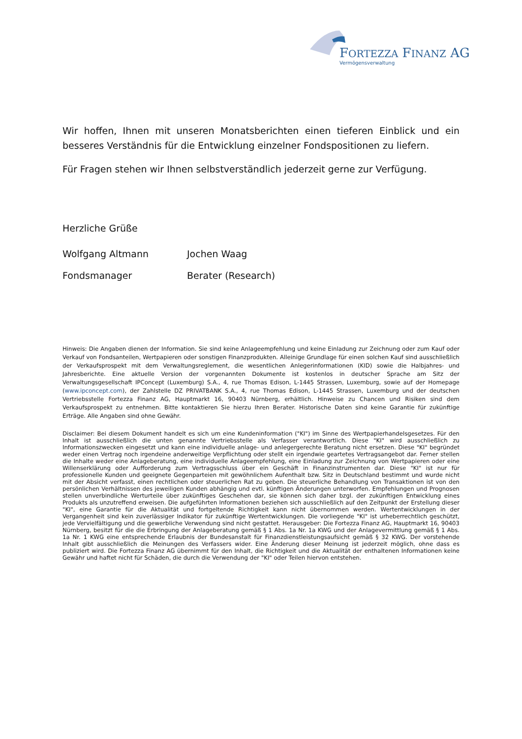FORTEZZA FINANZ AG
Vermögensverwaltung
Wir hoffen, Ihnen mit unseren Monatsberichten einen tieferen Einblick und ein besseres Verständnis für die Entwicklung einzelner Fondspositionen zu liefern.
Für Fragen stehen wir Ihnen selbstverständlich jederzeit gerne zur Verfügung.
Herzliche Grüße
Wolfgang Altmann Jochen Waag
Fondsmanager Berater (Research)
Hinweis: Die Angaben dienen der Information. Sie sind keine Anlageempfehlung und keine Einladung zur Zeichnung oder zum Kauf oder Verkauf von Fondsanteilen, Wertpapieren oder sonstigen Finanzprodukten. Alleinige Grundlage für einen solchen Kauf sind ausschließlich der Verkaufsprospekt mit dem Verwaltungsreglement, die wesentlichen Anlegerinformationen (KID) sowie die Halbjahres- und Jahresberichte. Eine aktuelle Version der vorgenannten Dokumente ist kostenlos in deutscher Sprache am Sitz der Verwaltungsgesellschaft IPConcept (Luxemburg) S.A., 4, rue Thomas Edison, L-1445 Strassen, Luxemburg, sowie auf der Homepage (www.ipconcept.com), der Zahlstelle DZ PRIVATBANK S.A., 4, rue Thomas Edison, L-1445 Strassen, Luxemburg und der deutschen Vertriebsstelle Fortezza Finanz AG, Hauptmarkt 16, 90403 Nürnberg, erhältlich. Hinweise zu Chancen und Risiken sind dem Verkaufsprospekt zu entnehmen. Bitte kontaktieren Sie hierzu Ihren Berater. Historische Daten sind keine Garantie für zukünftige Erträge. Alle Angaben sind ohne Gewähr.
Disclaimer: Bei diesem Dokument handelt es sich um eine Kundeninformation ("KI") im Sinne des Wertpapierhandelsgesetzes. Für den Inhalt ist ausschließlich die unten genannte Vertriebsstelle als Verfasser verantwortlich. Diese "KI" wird ausschließlich zu Informationszwecken eingesetzt und kann eine individuelle anlage- und anlegergerechte Beratung nicht ersetzen. Diese "KI" begründet weder einen Vertrag noch irgendeine anderweitige Verpflichtung oder stellt ein irgendwie geartetes Vertragsangebot dar. Ferner stellen die Inhalte weder eine Anlageberatung, eine individuelle Anlageempfehlung, eine Einladung zur Zeichnung von Wertpapieren oder eine Willenserklärung oder Aufforderung zum Vertragsschluss über ein Geschäft in Finanzinstrumenten dar. Diese "KI" ist nur für professionelle Kunden und geeignete Gegenparteien mit gewöhnlichem Aufenthalt bzw. Sitz in Deutschland bestimmt und wurde nicht mit der Absicht verfasst, einen rechtlichen oder steuerlichen Rat zu geben. Die steuerliche Behandlung von Transaktionen ist von den persönlichen Verhältnissen des jeweiligen Kunden abhängig und evtl. künftigen Änderungen unterworfen. Empfehlungen und Prognosen stellen unverbindliche Werturteile über zukünftiges Geschehen dar, sie können sich daher bzgl. der zukünftigen Entwicklung eines Produkts als unzutreffend erweisen. Die aufgeführten Informationen beziehen sich ausschließlich auf den Zeitpunkt der Erstellung dieser "KI", eine Garantie für die Aktualität und fortgeltende Richtigkeit kann nicht übernommen werden. Wertentwicklungen in der Vergangenheit sind kein zuverlässiger Indikator für zukünftige Wertentwicklungen. Die vorliegende "KI" ist urheberrechtlich geschützt, jede Vervielfältigung und die gewerbliche Verwendung sind nicht gestattet. Herausgeber: Die Fortezza Finanz AG, Hauptmarkt 16, 90403 Nürnberg, besitzt für die die Erbringung der Anlageberatung gemäß § 1 Abs. 1a Nr. 1a KWG und der Anlagevermittlung gemäß § 1 Abs. 1a Nr. 1 KWG eine entsprechende Erlaubnis der Bundesanstalt für Finanzdienstleistungsaufsicht gemäß § 32 KWG. Der vorstehende Inhalt gibt ausschließlich die Meinungen des Verfassers wider. Eine Änderung dieser Meinung ist jederzeit möglich, ohne dass es publiziert wird. Die Fortezza Finanz AG übernimmt für den Inhalt, die Richtigkeit und die Aktualität der enthaltenen Informationen keine Gewähr und haftet nicht für Schäden, die durch die Verwendung der "KI" oder Teilen hiervon entstehen.